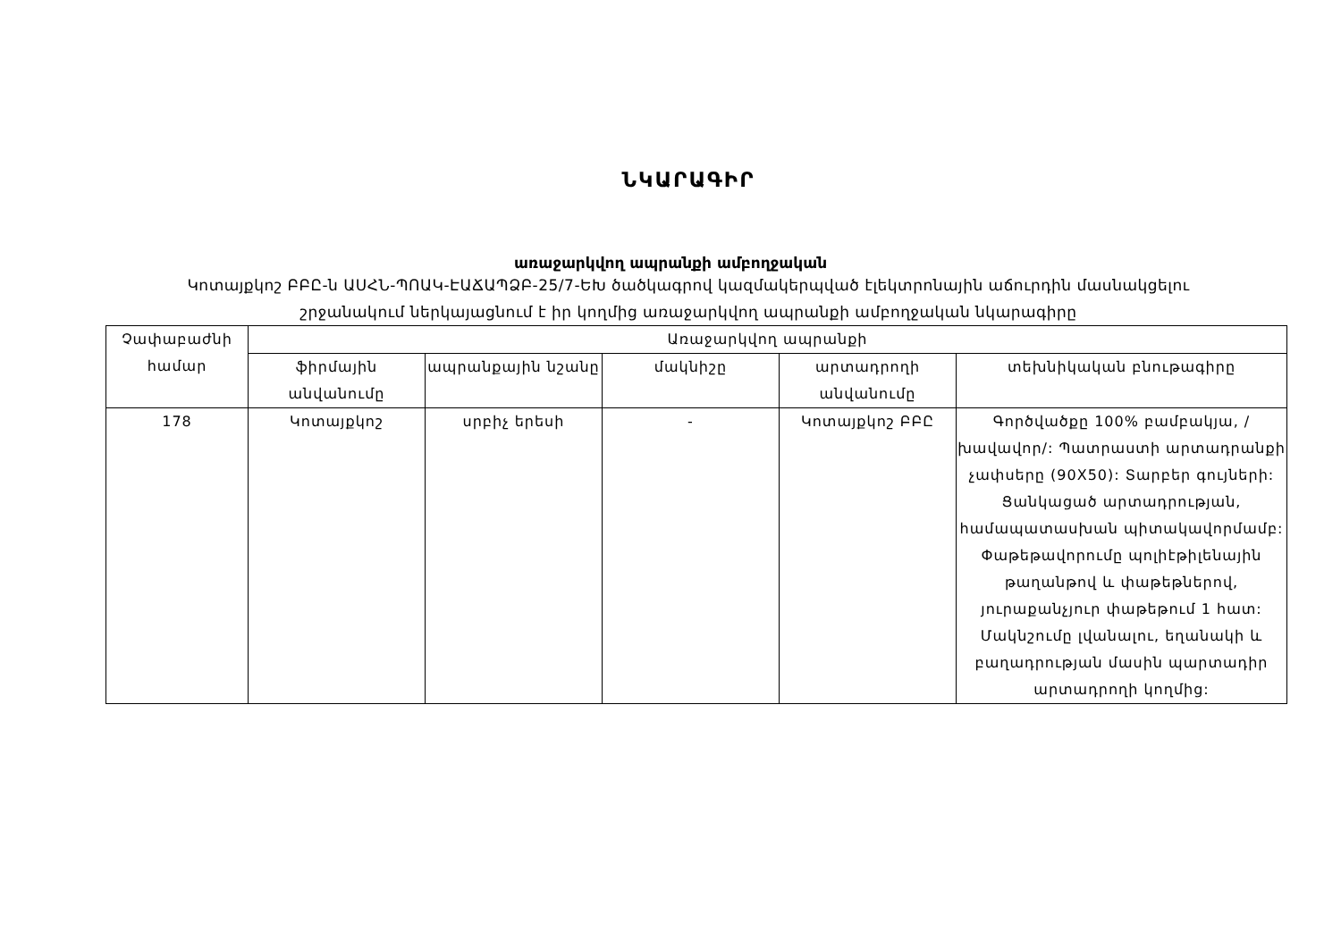ՆԿԱՐԱԳԻՐ
առաջարկվող ապրանքի ամբողջական
Կոտայքկոշ ԲԲԸ-ն ԱՍՀՆ-ՊՈԱԿ-ԷԱՃԱՊՁԲ-25/7-ԵԽ ծածկագրով կազմակերպված էլեկտրոնային աճուրդին մասնակցելու շրջանակում ներկայացնում է իր կողմից առաջարկվող ապրանքի ամբողջական նկարագիրը
| Չափաբաժնի համար | Առաջարկվող ապրանքի | | | | |
| --- | --- | --- | --- | --- | --- |
| | ֆիրմային անվանումը | ապրանքային նշանը | մակնիշը | արտադրողի անվանումը | տեխնիկական բնութագիրը |
| 178 | Կոտայքկոշ | սրբիչ երեսի | - | Կոտայքկոշ ԲԲԸ | Գործվածքը 100% բամբակյա, /խավավոր/: Պատրաստի արտադրանքի չափսերը (90X50): Տարբեր գույների: Ցանկացած արտադրության, համապատասխան պիտակավորմամբ: Փաթեթավորումը պոլիէթիլենային թաղանթով և փաթեթներով, յուրաքանչյուր փաթեթում 1 հատ: Մակնշումը լվանալու, եղանակի և բաղադրության մասին պարտադիր արտադրողի կողմից: |